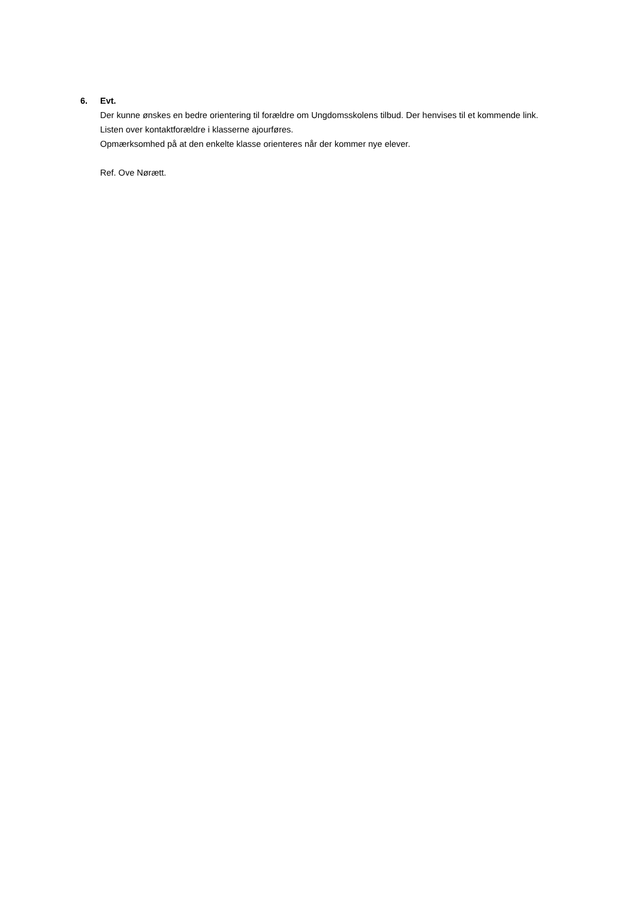6. Evt.
Der kunne ønskes en bedre orientering til forældre om Ungdomsskolens tilbud. Der henvises til et kommende link.
Listen over kontaktforældre i klasserne ajourføres.
Opmærksomhed på at den enkelte klasse orienteres når der kommer nye elever.
Ref. Ove Nørætt.